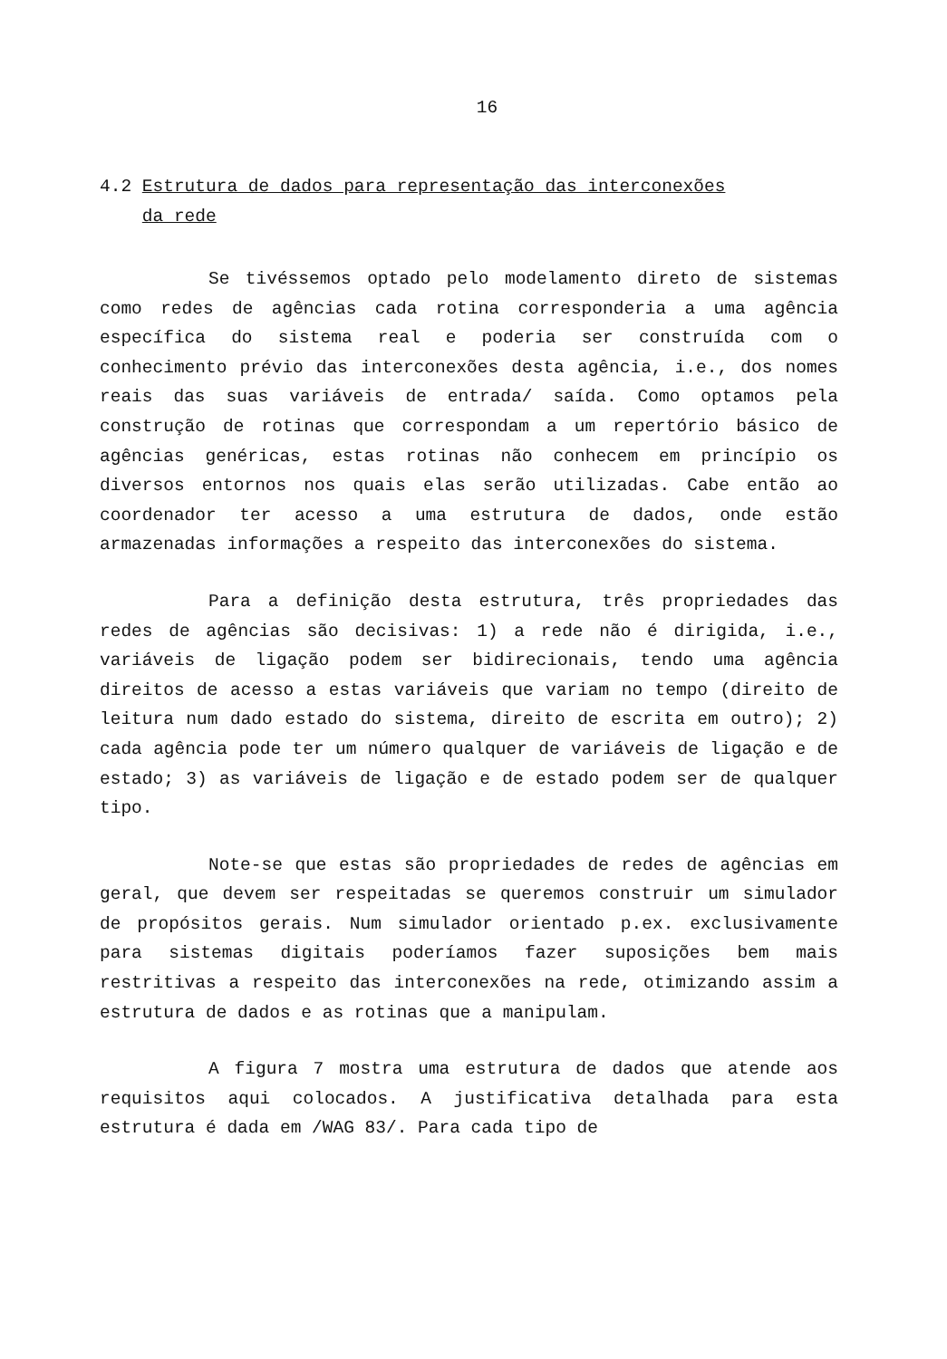16
4.2 Estrutura de dados para representação das interconexões
da rede
Se tivéssemos optado pelo modelamento direto de sistemas como redes de agências cada rotina corresponderia a uma agência específica do sistema real e poderia ser construída com o conhecimento prévio das interconexões desta agência, i.e., dos nomes reais das suas variáveis de entrada/ saída. Como optamos pela construção de rotinas que correspondam a um repertório básico de agências genéricas, estas rotinas não conhecem em princípio os diversos entornos nos quais elas serão utilizadas. Cabe então ao coordenador ter acesso a uma estrutura de dados, onde estão armazenadas informações a respeito das interconexões do sistema.
Para a definição desta estrutura, três propriedades das redes de agências são decisivas: 1) a rede não é dirigida, i.e., variáveis de ligação podem ser bidirecionais, tendo uma agência direitos de acesso a estas variáveis que variam no tempo (direito de leitura num dado estado do sistema, direito de escrita em outro); 2) cada agência pode ter um número qualquer de variáveis de ligação e de estado; 3) as variáveis de ligação e de estado podem ser de qualquer tipo.
Note-se que estas são propriedades de redes de agências em geral, que devem ser respeitadas se queremos construir um simulador de propósitos gerais. Num simulador orientado p.ex. exclusivamente para sistemas digitais poderíamos fazer suposições bem mais restritivas a respeito das interconexões na rede, otimizando assim a estrutura de dados e as rotinas que a manipulam.
A figura 7 mostra uma estrutura de dados que atende aos requisitos aqui colocados. A justificativa detalhada para esta estrutura é dada em /WAG 83/. Para cada tipo de